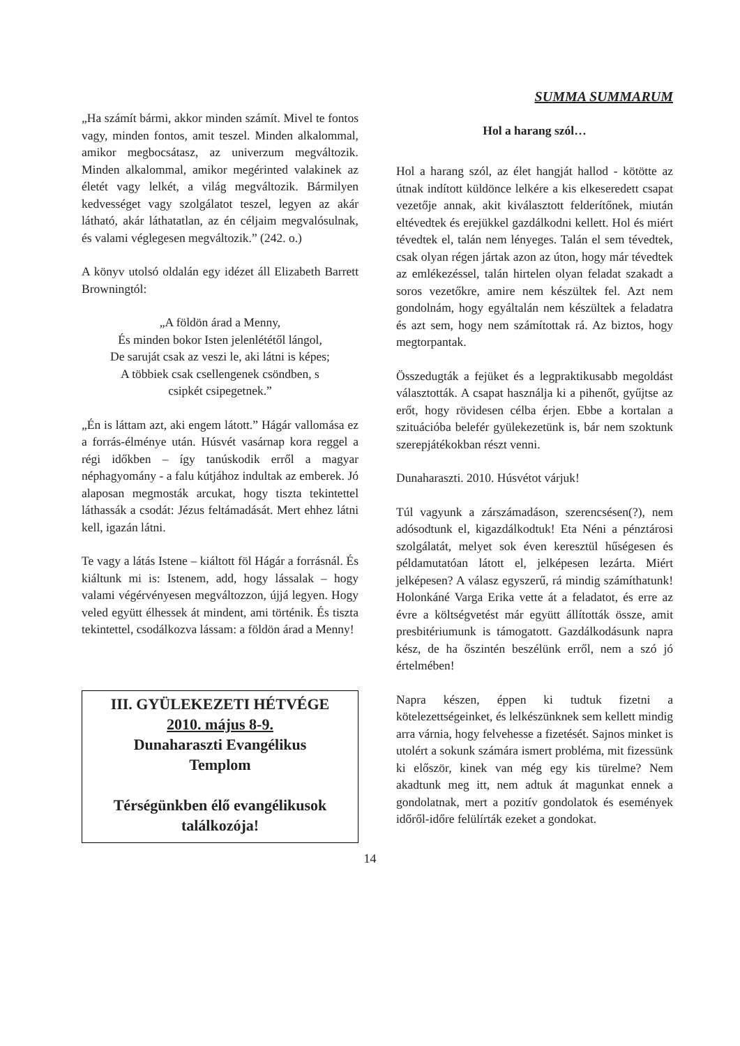„Ha számít bármi, akkor minden számít. Mivel te fontos vagy, minden fontos, amit teszel. Minden alkalommal, amikor megbocsátasz, az univerzum megváltozik. Minden alkalommal, amikor megérinted valakinek az életét vagy lelkét, a világ megváltozik. Bármilyen kedvességet vagy szolgálatot teszel, legyen az akár látható, akár láthatatlan, az én céljaim megvalósulnak, és valami véglegesen megváltozik.” (242. o.)
A könyv utolsó oldalán egy idézet áll Elizabeth Barrett Browningtól:
„A földön árad a Menny,
És minden bokor Isten jelenlététől lángol,
De saruját csak az veszi le, aki látni is képes;
A többiek csak csellengenek csöndben, s
csipkét csipegetnek.”
„Én is láttam azt, aki engem látott.” Hágár vallomása ez a forrás-élménye után. Húsvét vasárnap kora reggel a régi időkben – így tanúskodik erről a magyar néphagyomány - a falu kútjához indultak az emberek. Jó alaposan megmosták arcukat, hogy tiszta tekintettel láthassák a csodát: Jézus feltámadását. Mert ehhez látni kell, igazán látni.
Te vagy a látás Istene – kiáltott föl Hágár a forrásnál. És kiáltunk mi is: Istenem, add, hogy lássalak – hogy valami végérvényesen megváltozzon, újjá legyen. Hogy veled együtt élhessek át mindent, ami történik. És tiszta tekintettel, csodálkozva lássam: a földön árad a Menny!
III. GYÜLEKEZETI HÉTVÉGE
2010. május 8-9.
Dunaharaszti Evangélikus
Templom
Térségünkben élő evangélikusok
találkozója!
SUMMA SUMMARUM
Hol a harang szól…
Hol a harang szól, az élet hangját hallod - kötötte az útnak indított küldönce lelkére a kis elkeseredett csapat vezetője annak, akit kiválasztott felderítőnek, miután eltévedtek és erejükkel gazdálkodni kellett. Hol és miért tévedtek el, talán nem lényeges. Talán el sem tévedtek, csak olyan régen jártak azon az úton, hogy már tévedtek az emlékezéssel, talán hirtelen olyan feladat szakadt a soros vezetőkre, amire nem készültek fel. Azt nem gondolnám, hogy egyáltalán nem készültek a feladatra és azt sem, hogy nem számítottak rá. Az biztos, hogy megtorpantak.
Összedugták a fejüket és a legpraktikusabb megoldást választották. A csapat használja ki a pihenőt, gyűjtse az erőt, hogy rövidesen célba érjen. Ebbe a kortalan a szituációba belefér gyülekezetünk is, bár nem szoktunk szerepjátékokban részt venni.
Dunaharaszti. 2010. Húsvétot várjuk!
Túl vagyunk a zárszámadáson, szerencsésen(?), nem adósodtunk el, kigazdálkodtuk! Eta Néni a pénztárosi szolgálatát, melyet sok éven keresztül hűségesen és példamutatóan látott el, jelképesen lezárta. Miért jelképesen? A válasz egyszerű, rá mindig számíthatunk! Holonkáné Varga Erika vette át a feladatot, és erre az évre a költségvetést már együtt állították össze, amit presbitériumunk is támogatott. Gazdálkodásunk napra kész, de ha őszintén beszélünk erről, nem a szó jó értelmében!
Napra készen, éppen ki tudtuk fizetni a kötelezettségeinket, és lelkészünknek sem kellett mindig arra várnia, hogy felvehesse a fizetését. Sajnos minket is utolért a sokunk számára ismert probléma, mit fizessünk ki először, kinek van még egy kis türelme? Nem akadtunk meg itt, nem adtuk át magunkat ennek a gondolatnak, mert a pozitív gondolatok és események időről-időre felülírták ezeket a gondokat.
14